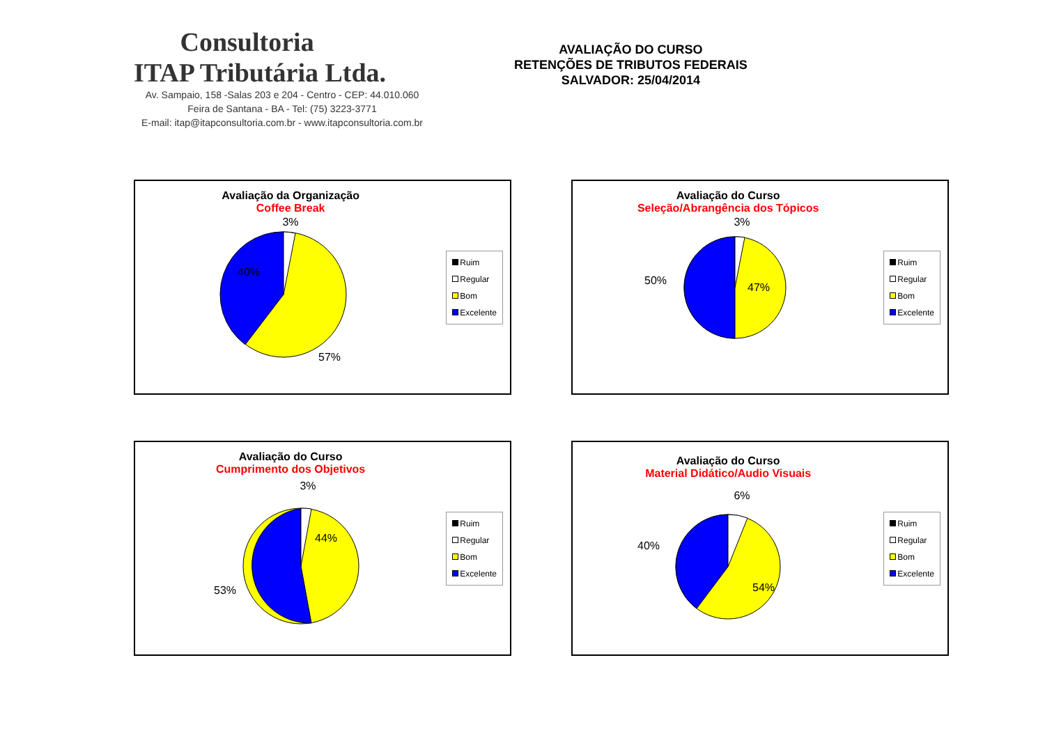Consultoria
ITAP Tributária Ltda.
Av. Sampaio, 158 -Salas 203 e 204 - Centro - CEP: 44.010.060
Feira de Santana - BA - Tel: (75) 3223-3771
E-mail: itap@itapconsultoria.com.br - www.itapconsultoria.com.br
AVALIAÇÃO DO CURSO
RETENÇÕES DE TRIBUTOS FEDERAIS
SALVADOR: 25/04/2014
Avaliação da Organização
Coffee Break
3%
40%
57%
Ruim
Regular
Bom
Excelente
Avaliação do Curso
Seleção/Abrangência dos Tópicos
3%
50%
47%
Ruim
Regular
Bom
Excelente
Avaliação do Curso
Cumprimento dos Objetivos
3%
53%
44%
Ruim
Regular
Bom
Excelente
Avaliação do Curso
Material Didático/Audio Visuais
6%
40%
54%
Ruim
Regular
Bom
Excelente